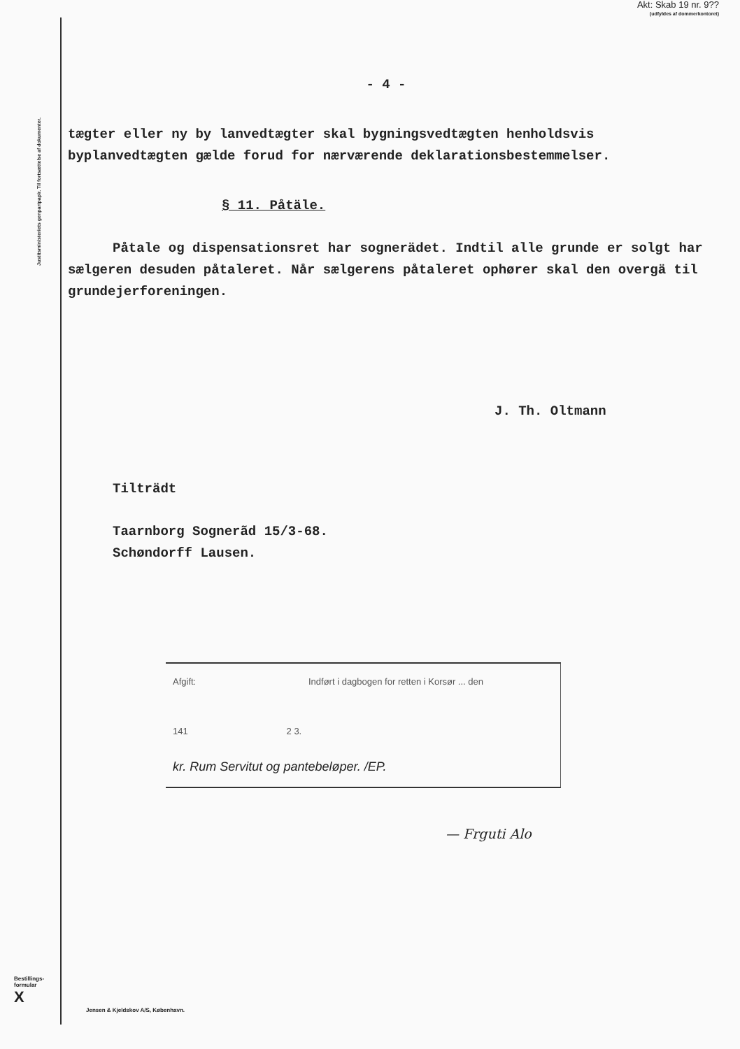Akt: Skab 19 nr. 9??
(udfyldes af dommerkontoret)
Justitsministeriets genpartpapir. Til fortsættelse af dokumenter.
- 4 -
tægter eller ny by lanvedtægter skal bygningsvedtægten henholdsvis byplanvedtægten gælde forud for nærværende deklarationsbestemmelser.
§ 11. Påtäle.
Påtale og dispensationsret har sognerädet. Indtil alle grunde er solgt har sælgeren desuden påtaleret. Når sælgerens påtaleret ophører skal den overgä til grundejerforeningen.
J. Th. Oltmann
Tilträdt
Taarnborg Sognerãd 15/3-68.
Schøndorff Lausen.
Afgift: Indført i dagbogen for retten i Korsør ... den
141 2 3.
kr. Rum Servitut og pantebeløper. /EP.
— Frguti Alo
Bestillings-
formular
X
Jensen & Kjeldskov A/S, København.